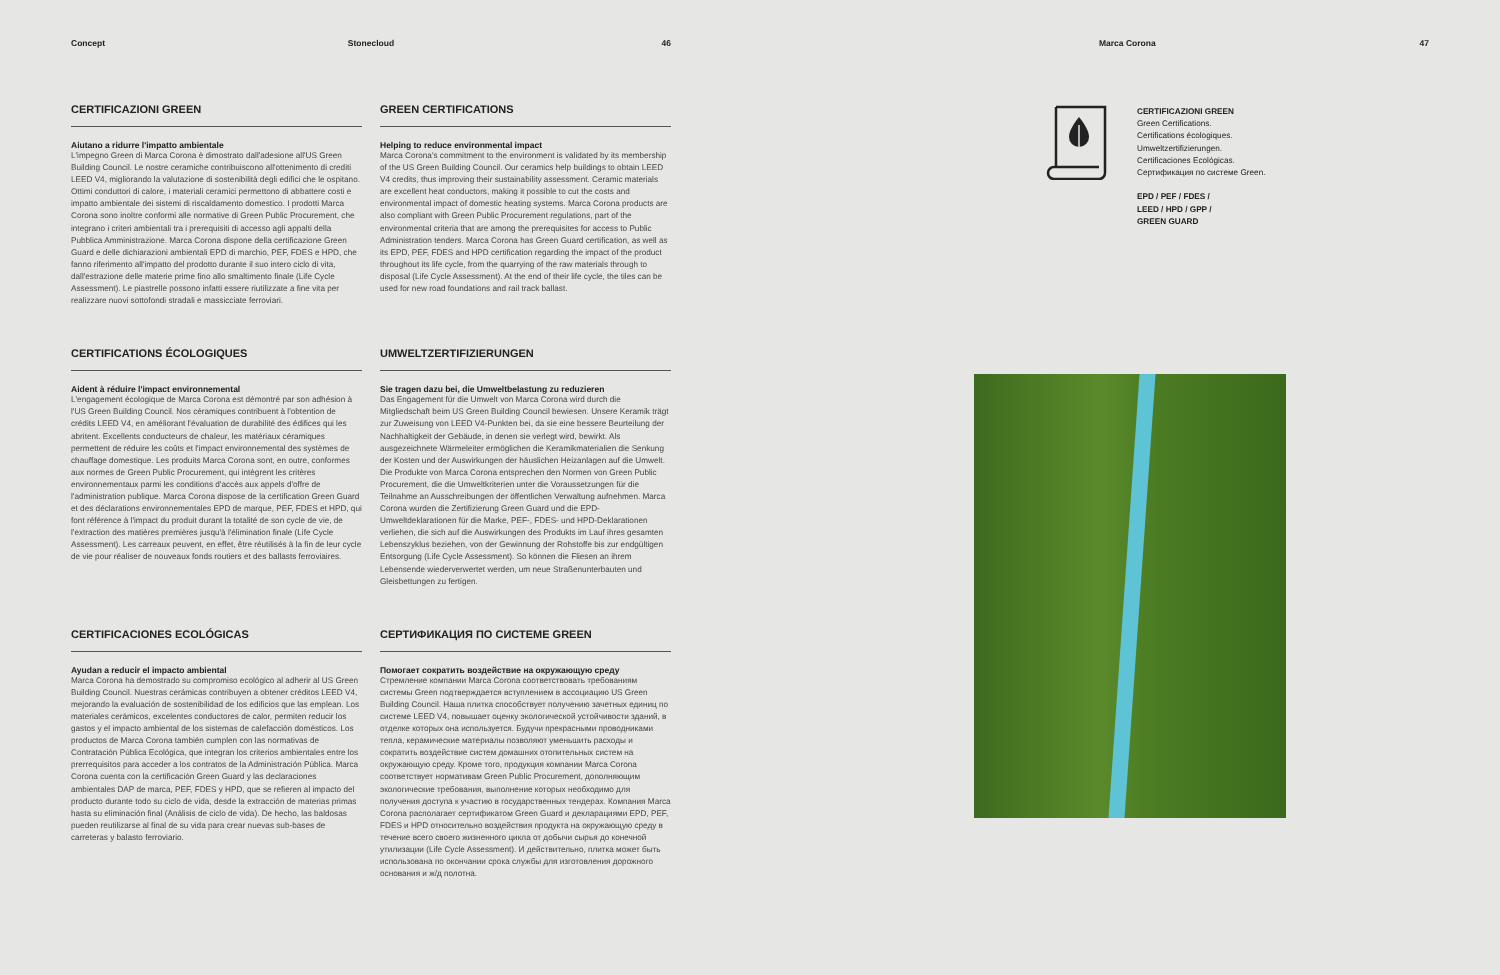Concept Stonecloud 46
CERTIFICAZIONI GREEN
Aiutano a ridurre l'impatto ambientale
L'impegno Green di Marca Corona è dimostrato dall'adesione all'US Green Building Council. Le nostre ceramiche contribuiscono all'ottenimento di crediti LEED V4, migliorando la valutazione di sostenibilità degli edifici che le ospitano. Ottimi conduttori di calore, i materiali ceramici permettono di abbattere costi e impatto ambientale dei sistemi di riscaldamento domestico. I prodotti Marca Corona sono inoltre conformi alle normative di Green Public Procurement, che integrano i criteri ambientali tra i prerequisiti di accesso agli appalti della Pubblica Amministrazione. Marca Corona dispone della certificazione Green Guard e delle dichiarazioni ambientali EPD di marchio, PEF, FDES e HPD, che fanno riferimento all'impatto del prodotto durante il suo intero ciclo di vita, dall'estrazione delle materie prime fino allo smaltimento finale (Life Cycle Assessment). Le piastrelle possono infatti essere riutilizzate a fine vita per realizzare nuovi sottofondi stradali e massicciate ferroviari.
GREEN CERTIFICATIONS
Helping to reduce environmental impact
Marca Corona's commitment to the environment is validated by its membership of the US Green Building Council. Our ceramics help buildings to obtain LEED V4 credits, thus improving their sustainability assessment. Ceramic materials are excellent heat conductors, making it possible to cut the costs and environmental impact of domestic heating systems. Marca Corona products are also compliant with Green Public Procurement regulations, part of the environmental criteria that are among the prerequisites for access to Public Administration tenders. Marca Corona has Green Guard certification, as well as its EPD, PEF, FDES and HPD certification regarding the impact of the product throughout its life cycle, from the quarrying of the raw materials through to disposal (Life Cycle Assessment). At the end of their life cycle, the tiles can be used for new road foundations and rail track ballast.
CERTIFICATIONS ÉCOLOGIQUES
Aident à réduire l'impact environnemental
L'engagement écologique de Marca Corona est démontré par son adhésion à l'US Green Building Council. Nos céramiques contribuent à l'obtention de crédits LEED V4, en améliorant l'évaluation de durabilité des édifices qui les abritent. Excellents conducteurs de chaleur, les matériaux céramiques permettent de réduire les coûts et l'impact environnemental des systèmes de chauffage domestique. Les produits Marca Corona sont, en outre, conformes aux normes de Green Public Procurement, qui intègrent les critères environnementaux parmi les conditions d'accès aux appels d'offre de l'administration publique. Marca Corona dispose de la certification Green Guard et des déclarations environnementales EPD de marque, PEF, FDES et HPD, qui font référence à l'impact du produit durant la totalité de son cycle de vie, de l'extraction des matières premières jusqu'à l'élimination finale (Life Cycle Assessment). Les carreaux peuvent, en effet, être réutilisés à la fin de leur cycle de vie pour réaliser de nouveaux fonds routiers et des ballasts ferroviaires.
UMWELTZERTIFIZIERUNGEN
Sie tragen dazu bei, die Umweltbelastung zu reduzieren
Das Engagement für die Umwelt von Marca Corona wird durch die Mitgliedschaft beim US Green Building Council bewiesen. Unsere Keramik trägt zur Zuweisung von LEED V4-Punkten bei, da sie eine bessere Beurteilung der Nachhaltigkeit der Gebäude, in denen sie verlegt wird, bewirkt. Als ausgezeichnete Wärmeleiter ermöglichen die Keramikmaterialien die Senkung der Kosten und der Auswirkungen der häuslichen Heizanlagen auf die Umwelt. Die Produkte von Marca Corona entsprechen den Normen von Green Public Procurement, die die Umweltkriterien unter die Voraussetzungen für die Teilnahme an Ausschreibungen der öffentlichen Verwaltung aufnehmen. Marca Corona wurden die Zertifizierung Green Guard und die EPD-Umweltdeklarationen für die Marke, PEF-, FDES- und HPD-Deklarationen verliehen, die sich auf die Auswirkungen des Produkts im Lauf ihres gesamten Lebenszyklus beziehen, von der Gewinnung der Rohstoffe bis zur endgültigen Entsorgung (Life Cycle Assessment). So können die Fliesen an ihrem Lebensende wiederverwertet werden, um neue Straßenunterbauten und Gleisbettungen zu fertigen.
CERTIFICACIONES ECOLÓGICAS
Ayudan a reducir el impacto ambiental
Marca Corona ha demostrado su compromiso ecológico al adherir al US Green Building Council. Nuestras cerámicas contribuyen a obtener créditos LEED V4, mejorando la evaluación de sostenibilidad de los edificios que las emplean. Los materiales cerámicos, excelentes conductores de calor, permiten reducir los gastos y el impacto ambiental de los sistemas de calefacción domésticos. Los productos de Marca Corona también cumplen con las normativas de Contratación Pública Ecológica, que integran los criterios ambientales entre los prerrequisitos para acceder a los contratos de la Administración Pública. Marca Corona cuenta con la certificación Green Guard y las declaraciones ambientales DAP de marca, PEF, FDES y HPD, que se refieren al impacto del producto durante todo su ciclo de vida, desde la extracción de materias primas hasta su eliminación final (Análisis de ciclo de vida). De hecho, las baldosas pueden reutilizarse al final de su vida para crear nuevas sub-bases de carreteras y balasto ferroviario.
СЕРТИФИКАЦИЯ ПО СИСТЕМЕ GREEN
Помогает сократить воздействие на окружающую среду
Стремление компании Marca Corona соответствовать требованиям системы Green подтверждается вступлением в ассоциацию US Green Building Council. Наша плитка способствует получению зачетных единиц по системе LEED V4, повышает оценку экологической устойчивости зданий, в отделке которых она используется. Будучи прекрасными проводниками тепла, керамические материалы позволяют уменьшить расходы и сократить воздействие систем домашних отопительных систем на окружающую среду. Кроме того, продукция компании Marca Corona соответствует нормативам Green Public Procurement, дополняющим экологические требования, выполнение которых необходимо для получения доступа к участию в государственных тендерах. Компания Marca Corona располагает сертификатом Green Guard и декларациями EPD, PEF, FDES и HPD относительно воздействия продукта на окружающую среду в течение всего своего жизненного цикла от добычи сырья до конечной утилизации (Life Cycle Assessment). И действительно, плитка может быть использована по окончании срока службы для изготовления дорожного основания и ж/д полотна.
Marca Corona 47
CERTIFICAZIONI GREEN
Green Certifications.
Certifications écologiques.
Umweltzertifizierungen.
Certificaciones Ecológicas.
Сертификация по системе Green.
EPD / PEF / FDES /
LEED / HPD / GPP /
GREEN GUARD